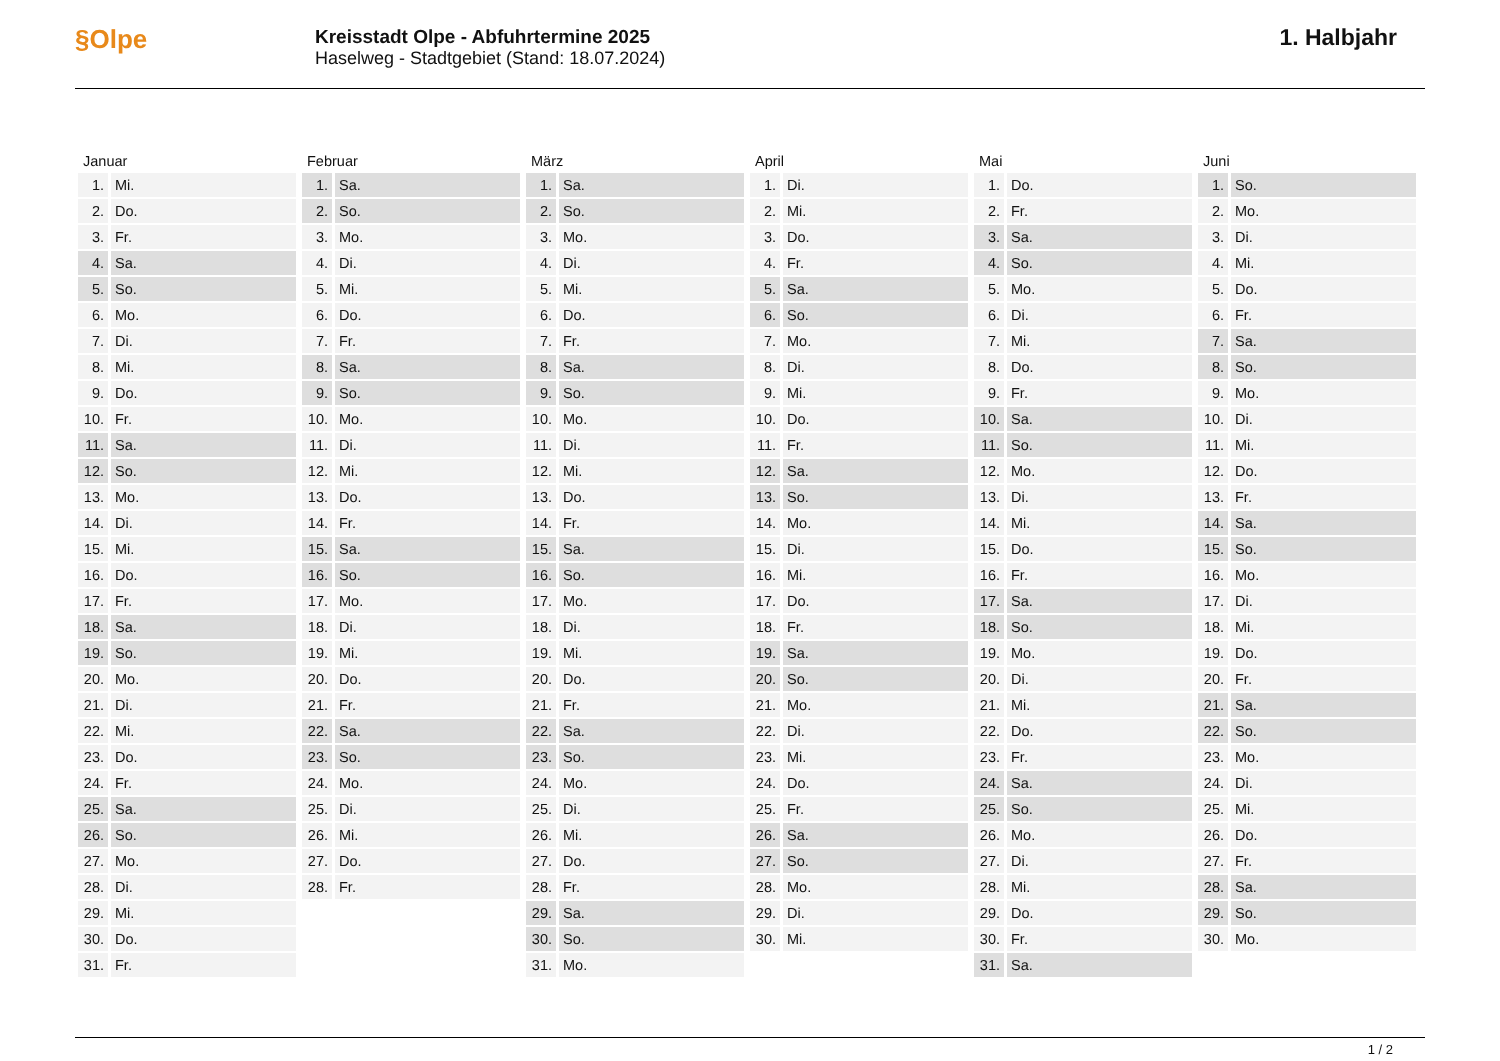§Olpe
Kreisstadt Olpe - Abfuhrtermine 2025
Haselweg - Stadtgebiet (Stand: 18.07.2024)
1. Halbjahr
| Januar | |
| --- | --- |
| 1. | Mi. |
| 2. | Do. |
| 3. | Fr. |
| 4. | Sa. |
| 5. | So. |
| 6. | Mo. |
| 7. | Di. |
| 8. | Mi. |
| 9. | Do. |
| 10. | Fr. |
| 11. | Sa. |
| 12. | So. |
| 13. | Mo. |
| 14. | Di. |
| 15. | Mi. |
| 16. | Do. |
| 17. | Fr. |
| 18. | Sa. |
| 19. | So. |
| 20. | Mo. |
| 21. | Di. |
| 22. | Mi. |
| 23. | Do. |
| 24. | Fr. |
| 25. | Sa. |
| 26. | So. |
| 27. | Mo. |
| 28. | Di. |
| 29. | Mi. |
| 30. | Do. |
| 31. | Fr. |
| Februar | |
| --- | --- |
| 1. | Sa. |
| 2. | So. |
| 3. | Mo. |
| 4. | Di. |
| 5. | Mi. |
| 6. | Do. |
| 7. | Fr. |
| 8. | Sa. |
| 9. | So. |
| 10. | Mo. |
| 11. | Di. |
| 12. | Mi. |
| 13. | Do. |
| 14. | Fr. |
| 15. | Sa. |
| 16. | So. |
| 17. | Mo. |
| 18. | Di. |
| 19. | Mi. |
| 20. | Do. |
| 21. | Fr. |
| 22. | Sa. |
| 23. | So. |
| 24. | Mo. |
| 25. | Di. |
| 26. | Mi. |
| 27. | Do. |
| 28. | Fr. |
| März | |
| --- | --- |
| 1. | Sa. |
| 2. | So. |
| 3. | Mo. |
| 4. | Di. |
| 5. | Mi. |
| 6. | Do. |
| 7. | Fr. |
| 8. | Sa. |
| 9. | So. |
| 10. | Mo. |
| 11. | Di. |
| 12. | Mi. |
| 13. | Do. |
| 14. | Fr. |
| 15. | Sa. |
| 16. | So. |
| 17. | Mo. |
| 18. | Di. |
| 19. | Mi. |
| 20. | Do. |
| 21. | Fr. |
| 22. | Sa. |
| 23. | So. |
| 24. | Mo. |
| 25. | Di. |
| 26. | Mi. |
| 27. | Do. |
| 28. | Fr. |
| 29. | Sa. |
| 30. | So. |
| 31. | Mo. |
| April | |
| --- | --- |
| 1. | Di. |
| 2. | Mi. |
| 3. | Do. |
| 4. | Fr. |
| 5. | Sa. |
| 6. | So. |
| 7. | Mo. |
| 8. | Di. |
| 9. | Mi. |
| 10. | Do. |
| 11. | Fr. |
| 12. | Sa. |
| 13. | So. |
| 14. | Mo. |
| 15. | Di. |
| 16. | Mi. |
| 17. | Do. |
| 18. | Fr. |
| 19. | Sa. |
| 20. | So. |
| 21. | Mo. |
| 22. | Di. |
| 23. | Mi. |
| 24. | Do. |
| 25. | Fr. |
| 26. | Sa. |
| 27. | So. |
| 28. | Mo. |
| 29. | Di. |
| 30. | Mi. |
| Mai | |
| --- | --- |
| 1. | Do. |
| 2. | Fr. |
| 3. | Sa. |
| 4. | So. |
| 5. | Mo. |
| 6. | Di. |
| 7. | Mi. |
| 8. | Do. |
| 9. | Fr. |
| 10. | Sa. |
| 11. | So. |
| 12. | Mo. |
| 13. | Di. |
| 14. | Mi. |
| 15. | Do. |
| 16. | Fr. |
| 17. | Sa. |
| 18. | So. |
| 19. | Mo. |
| 20. | Di. |
| 21. | Mi. |
| 22. | Do. |
| 23. | Fr. |
| 24. | Sa. |
| 25. | So. |
| 26. | Mo. |
| 27. | Di. |
| 28. | Mi. |
| 29. | Do. |
| 30. | Fr. |
| 31. | Sa. |
| Juni | |
| --- | --- |
| 1. | So. |
| 2. | Mo. |
| 3. | Di. |
| 4. | Mi. |
| 5. | Do. |
| 6. | Fr. |
| 7. | Sa. |
| 8. | So. |
| 9. | Mo. |
| 10. | Di. |
| 11. | Mi. |
| 12. | Do. |
| 13. | Fr. |
| 14. | Sa. |
| 15. | So. |
| 16. | Mo. |
| 17. | Di. |
| 18. | Mi. |
| 19. | Do. |
| 20. | Fr. |
| 21. | Sa. |
| 22. | So. |
| 23. | Mo. |
| 24. | Di. |
| 25. | Mi. |
| 26. | Do. |
| 27. | Fr. |
| 28. | Sa. |
| 29. | So. |
| 30. | Mo. |
1 / 2